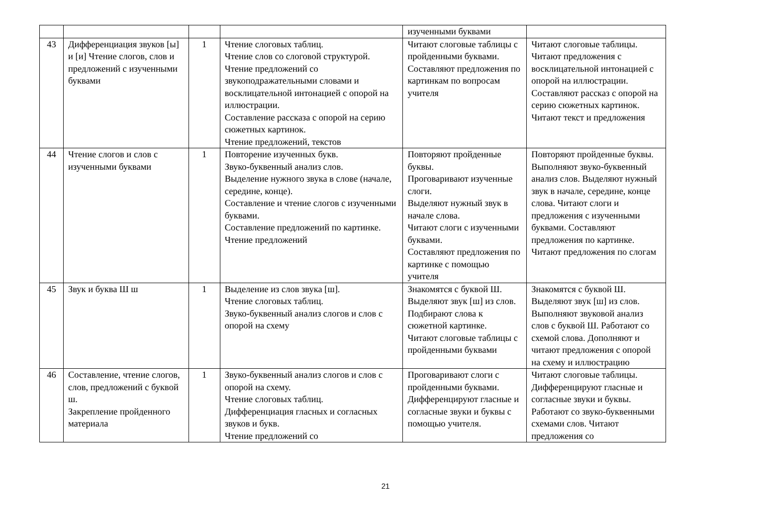| | | | | изученными буквами | |
| 43 | Дифференциация звуков [ы] и [и] Чтение слогов, слов и предложений с изученными буквами | 1 | Чтение слоговых таблиц. Чтение слов со слоговой структурой. Чтение предложений со звукоподражательными словами и восклицательной интонацией с опорой на иллюстрации. Составление рассказа с опорой на серию сюжетных картинок. Чтение предложений, текстов | Читают слоговые таблицы с пройденными буквами. Составляют предложения по картинкам по вопросам учителя | Читают слоговые таблицы. Читают предложения с восклицательной интонацией с опорой на иллюстрации. Составляют рассказ с опорой на серию сюжетных картинок. Читают текст и предложения |
| 44 | Чтение слогов и слов с изученными буквами | 1 | Повторение изученных букв. Звуко-буквенный анализ слов. Выделение нужного звука в слове (начале, середине, конце). Составление и чтение слогов с изученными буквами. Составление предложений по картинке. Чтение предложений | Повторяют пройденные буквы. Проговаривают изученные слоги. Выделяют нужный звук в начале слова. Читают слоги с изученными буквами. Составляют предложения по картинке с помощью учителя | Повторяют пройденные буквы. Выполняют звуко-буквенный анализ слов. Выделяют нужный звук в начале, середине, конце слова. Читают слоги и предложения с изученными буквами. Составляют предложения по картинке. Читают предложения по слогам |
| 45 | Звук и буква Ш ш | 1 | Выделение из слов звука [ш]. Чтение слоговых таблиц. Звуко-буквенный анализ слогов и слов с опорой на схему | Знакомятся с буквой Ш. Выделяют звук [ш] из слов. Подбирают слова к сюжетной картинке. Читают слоговые таблицы с пройденными буквами | Знакомятся с буквой Ш. Выделяют звук [ш] из слов. Выполняют звуковой анализ слов с буквой Ш. Работают со схемой слова. Дополняют и читают предложения с опорой на схему и иллюстрацию |
| 46 | Составление, чтение слогов, слов, предложений с буквой ш. Закрепление пройденного материала | 1 | Звуко-буквенный анализ слогов и слов с опорой на схему. Чтение слоговых таблиц. Дифференциация гласных и согласных звуков и букв. Чтение предложений со | Проговаривают слоги с пройденными буквами. Дифференцируют гласные и согласные звуки и буквы с помощью учителя. | Читают слоговые таблицы. Дифференцируют гласные и согласные звуки и буквы. Работают со звуко-буквенными схемами слов. Читают предложения со |
21